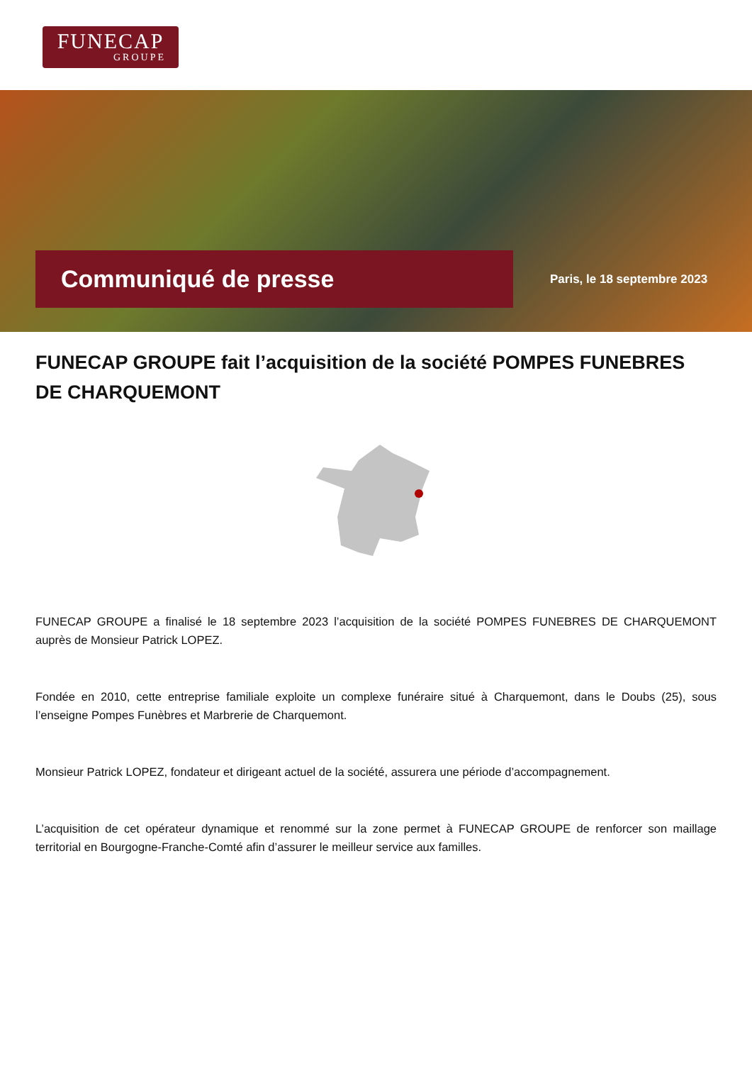FUNECAP
GROUPE
Communiqué de presse
Paris, le 18 septembre 2023
FUNECAP GROUPE fait l’acquisition de la société POMPES FUNEBRES DE CHARQUEMONT
FUNECAP GROUPE a finalisé le 18 septembre 2023 l’acquisition de la société POMPES FUNEBRES DE CHARQUEMONT auprès de Monsieur Patrick LOPEZ.
Fondée en 2010, cette entreprise familiale exploite un complexe funéraire situé à Charquemont, dans le Doubs (25), sous l’enseigne Pompes Funèbres et Marbrerie de Charquemont.
Monsieur Patrick LOPEZ, fondateur et dirigeant actuel de la société, assurera une période d’accompagnement.
L’acquisition de cet opérateur dynamique et renommé sur la zone permet à FUNECAP GROUPE de renforcer son maillage territorial en Bourgogne-Franche-Comté afin d’assurer le meilleur service aux familles.